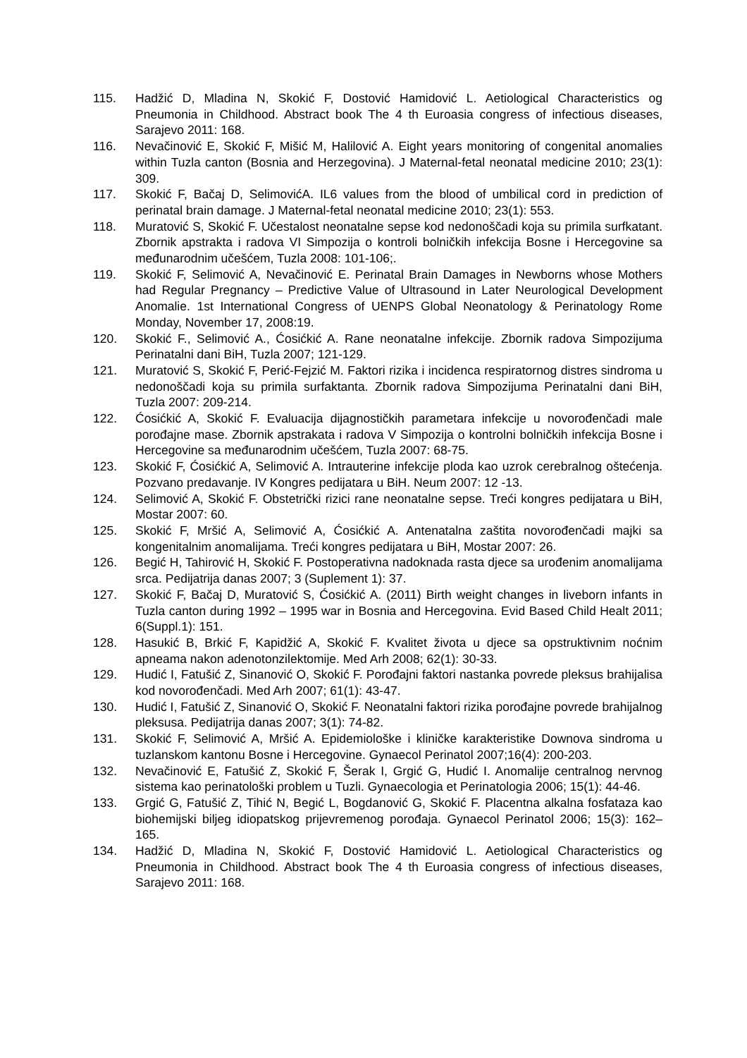115. Hadžić D, Mladina N, Skokić F, Dostović Hamidović L. Aetiological Characteristics og Pneumonia in Childhood. Abstract book The 4 th Euroasia congress of infectious diseases, Sarajevo 2011: 168.
116. Nevačinović E, Skokić F, Mišić M, Halilović A. Eight years monitoring of congenital anomalies within Tuzla canton (Bosnia and Herzegovina). J Maternal-fetal neonatal medicine 2010; 23(1): 309.
117. Skokić F, Bačaj D, SelimovićA. IL6 values from the blood of umbilical cord in prediction of perinatal brain damage. J Maternal-fetal neonatal medicine 2010; 23(1): 553.
118. Muratović S, Skokić F. Učestalost neonatalne sepse kod nedonoščadi koja su primila surfkatant. Zbornik apstrakta i radova VI Simpozija o kontroli bolničkih infekcija Bosne i Hercegovine sa međunarodnim učešćem, Tuzla 2008: 101-106;.
119. Skokić F, Selimović A, Nevačinović E. Perinatal Brain Damages in Newborns whose Mothers had Regular Pregnancy – Predictive Value of Ultrasound in Later Neurological Development Anomalie. 1st International Congress of UENPS Global Neonatology & Perinatology Rome Monday, November 17, 2008:19.
120. Skokić F., Selimović A., Ćosićkić A. Rane neonatalne infekcije. Zbornik radova Simpozijuma Perinatalni dani BiH, Tuzla 2007; 121-129.
121. Muratović S, Skokić F, Perić-Fejzić M. Faktori rizika i incidenca respiratornog distres sindroma u nedonoščadi koja su primila surfaktanta. Zbornik radova Simpozijuma Perinatalni dani BiH, Tuzla 2007: 209-214.
122. Ćosićkić A, Skokić F. Evaluacija dijagnostičkih parametara infekcije u novorođenčadi male porođajne mase. Zbornik apstrakata i radova V Simpozija o kontrolni bolničkih infekcija Bosne i Hercegovine sa međunarodnim učešćem, Tuzla 2007: 68-75.
123. Skokić F, Ćosićkić A, Selimović A. Intrauterine infekcije ploda kao uzrok cerebralnog oštećenja. Pozvano predavanje. IV Kongres pedijatara u BiH. Neum 2007: 12 -13.
124. Selimović A, Skokić F. Obstetrički rizici rane neonatalne sepse. Treći kongres pedijatara u BiH, Mostar 2007: 60.
125. Skokić F, Mršić A, Selimović A, Ćosićkić A. Antenatalna zaštita novorođenčadi majki sa kongenitalnim anomalijama. Treći kongres pedijatara u BiH, Mostar 2007: 26.
126. Begić H, Tahirović H, Skokić F. Postoperativna nadoknada rasta djece sa urođenim anomalijama srca. Pedijatrija danas 2007; 3 (Suplement 1): 37.
127. Skokić F, Bačaj D, Muratović S, Ćosićkić A. (2011) Birth weight changes in liveborn infants in Tuzla canton during 1992 – 1995 war in Bosnia and Hercegovina. Evid Based Child Healt 2011; 6(Suppl.1): 151.
128. Hasukić B, Brkić F, Kapidžić A, Skokić F. Kvalitet života u djece sa opstruktivnim noćnim apneama nakon adenotonzilektomije. Med Arh 2008; 62(1): 30-33.
129. Hudić I, Fatušić Z, Sinanović O, Skokić F. Porođajni faktori nastanka povrede pleksus brahijalisa kod novorođenčadi. Med Arh 2007; 61(1): 43-47.
130. Hudić I, Fatušić Z, Sinanović O, Skokić F. Neonatalni faktori rizika porođajne povrede brahijalnog pleksusa. Pedijatrija danas 2007; 3(1): 74-82.
131. Skokić F, Selimović A, Mršić A. Epidemiološke i kliničke karakteristike Downova sindroma u tuzlanskom kantonu Bosne i Hercegovine. Gynaecol Perinatol 2007;16(4): 200-203.
132. Nevačinović E, Fatušić Z, Skokić F, Šerak I, Grgić G, Hudić I. Anomalije centralnog nervnog sistema kao perinatološki problem u Tuzli. Gynaecologia et Perinatologia 2006; 15(1): 44-46.
133. Grgić G, Fatušić Z, Tihić N, Begić L, Bogdanović G, Skokić F. Placentna alkalna fosfataza kao biohemijski biljeg idiopatskog prijevremenog porođaja. Gynaecol Perinatol 2006; 15(3): 162–165.
134. Hadžić D, Mladina N, Skokić F, Dostović Hamidović L. Aetiological Characteristics og Pneumonia in Childhood. Abstract book The 4 th Euroasia congress of infectious diseases, Sarajevo 2011: 168.